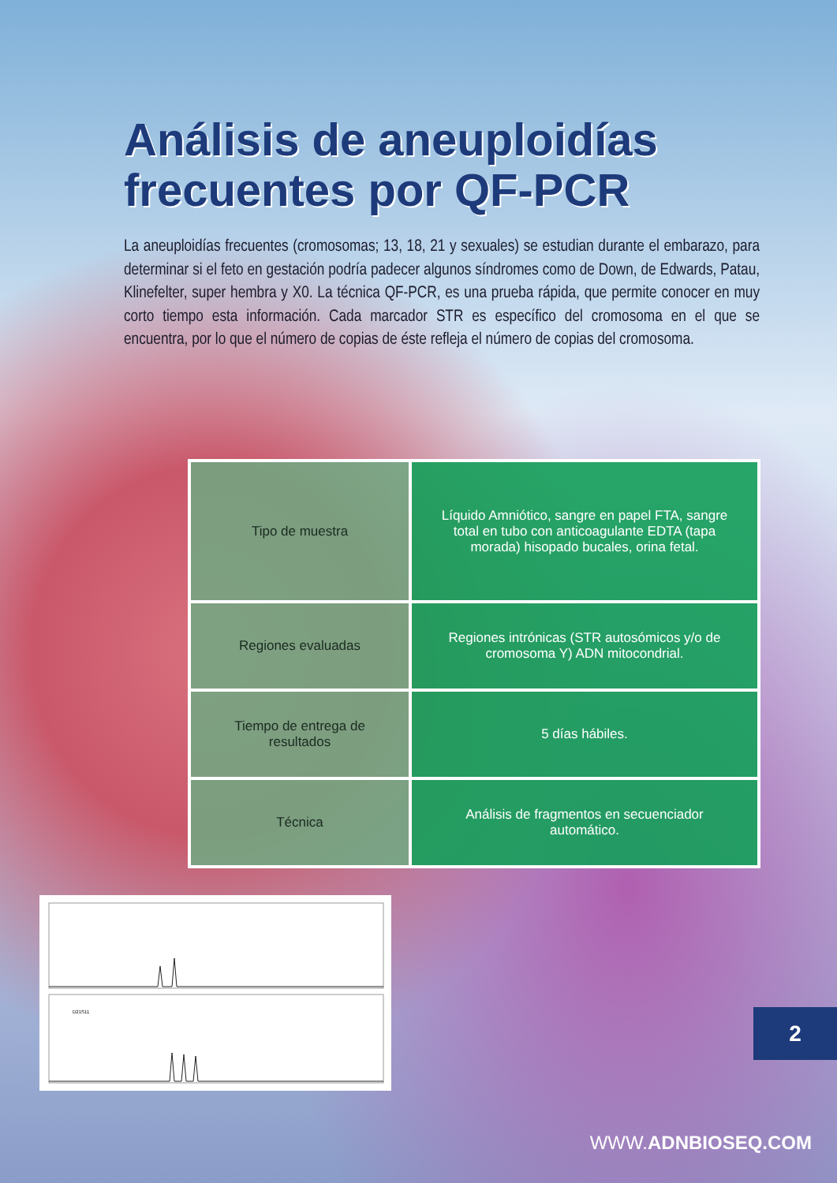Análisis de aneuploidías frecuentes por QF-PCR
La aneuploidías frecuentes (cromosomas; 13, 18, 21 y sexuales) se estudian durante el embarazo, para determinar si el feto en gestación podría padecer algunos síndromes como de Down, de Edwards, Patau, Klinefelter, super hembra y X0. La técnica QF-PCR, es una prueba rápida, que permite conocer en muy corto tiempo esta información. Cada marcador STR es específico del cromosoma en el que se encuentra, por lo que el número de copias de éste refleja el número de copias del cromosoma.
| Tipo de muestra | Líquido Amniótico, sangre en papel FTA, sangre total en tubo con anticoagulante EDTA (tapa morada) hisopado bucales, orina fetal. |
| Regiones evaluadas | Regiones intrónicas (STR autosómicos y/o de cromosoma Y) ADN mitocondrial. |
| Tiempo de entrega de resultados | 5 días hábiles. |
| Técnica | Análisis de fragmentos en secuenciador automático. |
D21S11
2
WWW.ADNBIOSEQ.COM